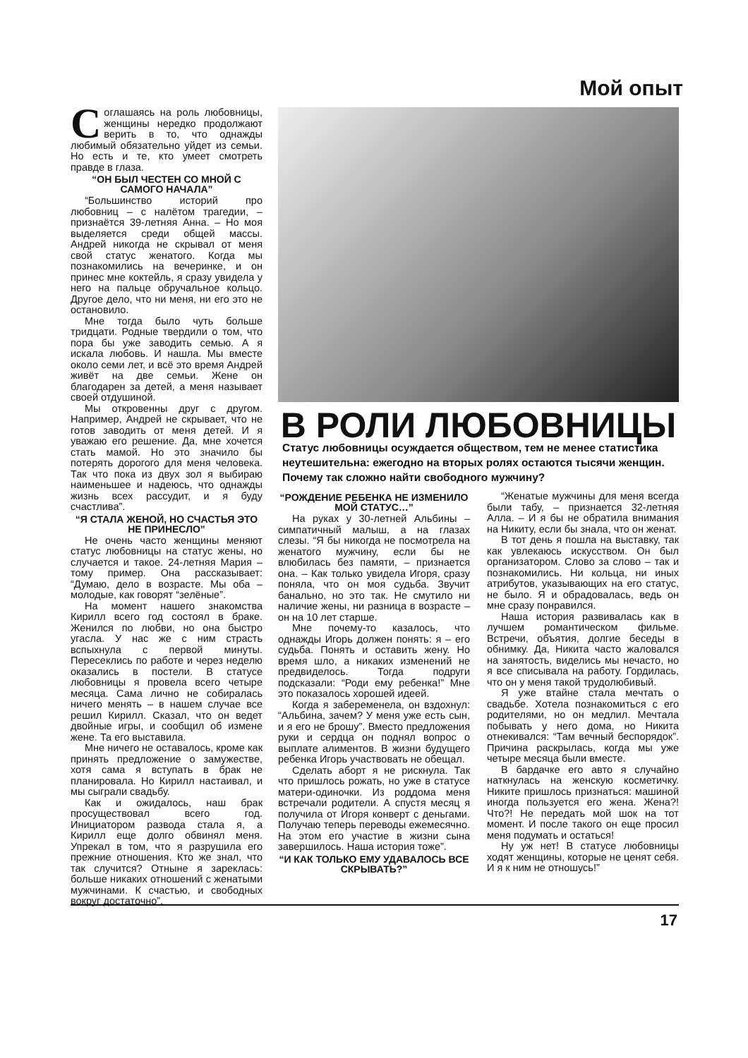Мой опыт
Соглашаясь на роль любовницы, женщины нередко продолжают верить в то, что однажды любимый обязательно уйдет из семьи. Но есть и те, кто умеет смотреть правде в глаза.
“ОН БЫЛ ЧЕСТЕН СО МНОЙ С САМОГО НАЧАЛА”
“Большинство историй про любовниц – с налётом трагедии, – признаётся 39-летняя Анна. – Но моя выделяется среди общей массы. Андрей никогда не скрывал от меня свой статус женатого. Когда мы познакомились на вечеринке, и он принес мне коктейль, я сразу увидела у него на пальце обручальное кольцо. Другое дело, что ни меня, ни его это не остановило.
Мне тогда было чуть больше тридцати. Родные твердили о том, что пора бы уже заводить семью. А я искала любовь. И нашла. Мы вместе около семи лет, и всё это время Андрей живёт на две семьи. Жене он благодарен за детей, а меня называет своей отдушиной.
Мы откровенны друг с другом. Например, Андрей не скрывает, что не готов заводить от меня детей. И я уважаю его решение. Да, мне хочется стать мамой. Но это значило бы потерять дорогого для меня человека. Так что пока из двух зол я выбираю наименьшее и надеюсь, что однажды жизнь всех рассудит, и я буду счастлива”.
“Я СТАЛА ЖЕНОЙ, НО СЧАСТЬЯ ЭТО НЕ ПРИНЕСЛО”
Не очень часто женщины меняют статус любовницы на статус жены, но случается и такое. 24-летняя Мария – тому пример. Она рассказывает: “Думаю, дело в возрасте. Мы оба – молодые, как говорят “зелёные”.
На момент нашего знакомства Кирилл всего год состоял в браке. Женился по любви, но она быстро угасла. У нас же с ним страсть вспыхнула с первой минуты. Пересеклись по работе и через неделю оказались в постели. В статусе любовницы я провела всего четыре месяца. Сама лично не собиралась ничего менять – в нашем случае все решил Кирилл. Сказал, что он ведет двойные игры, и сообщил об измене жене. Та его выставила.
Мне ничего не оставалось, кроме как принять предложение о замужестве, хотя сама я вступать в брак не планировала. Но Кирилл настаивал, и мы сыграли свадьбу.
Как и ожидалось, наш брак просуществовал всего год. Инициатором развода стала я, а Кирилл еще долго обвинял меня. Упрекал в том, что я разрушила его прежние отношения. Кто же знал, что так случится? Отныне я зареклась: больше никаких отношений с женатыми мужчинами. К счастью, и свободных вокруг достаточно”.
В РОЛИ ЛЮБОВНИЦЫ
Статус любовницы осуждается обществом, тем не менее статистика неутешительна: ежегодно на вторых ролях остаются тысячи женщин. Почему так сложно найти свободного мужчину?
“РОЖДЕНИЕ РЕБЕНКА НЕ ИЗМЕНИЛО МОЙ СТАТУС…”
На руках у 30-летней Альбины – симпатичный малыш, а на глазах слезы. “Я бы никогда не посмотрела на женатого мужчину, если бы не влюбилась без памяти, – признается она. – Как только увидела Игоря, сразу поняла, что он моя судьба. Звучит банально, но это так. Не смутило ни наличие жены, ни разница в возрасте – он на 10 лет старше.
Мне почему-то казалось, что однажды Игорь должен понять: я – его судьба. Понять и оставить жену. Но время шло, а никаких изменений не предвиделось. Тогда подруги подсказали: “Роди ему ребенка!” Мне это показалось хорошей идеей.
Когда я забеременела, он вздохнул: “Альбина, зачем? У меня уже есть сын, и я его не брошу”. Вместо предложения руки и сердца он поднял вопрос о выплате алиментов. В жизни будущего ребенка Игорь участвовать не обещал.
Сделать аборт я не рискнула. Так что пришлось рожать, но уже в статусе матери-одиночки. Из роддома меня встречали родители. А спустя месяц я получила от Игоря конверт с деньгами. Получаю теперь переводы ежемесячно. На этом его участие в жизни сына завершилось. Наша история тоже”.
“И КАК ТОЛЬКО ЕМУ УДАВАЛОСЬ ВСЕ СКРЫВАТЬ?”
“Женатые мужчины для меня всегда были табу, – признается 32-летняя Алла. – И я бы не обратила внимания на Никиту, если бы знала, что он женат.
В тот день я пошла на выставку, так как увлекаюсь искусством. Он был организатором. Слово за слово – так и познакомились. Ни кольца, ни иных атрибутов, указывающих на его статус, не было. Я и обрадовалась, ведь он мне сразу понравился.
Наша история развивалась как в лучшем романтическом фильме. Встречи, объятия, долгие беседы в обнимку. Да, Никита часто жаловался на занятость, виделись мы нечасто, но я все списывала на работу. Гордилась, что он у меня такой трудолюбивый.
Я уже втайне стала мечтать о свадьбе. Хотела познакомиться с его родителями, но он медлил. Мечтала побывать у него дома, но Никита отнекивался: “Там вечный беспорядок”. Причина раскрылась, когда мы уже четыре месяца были вместе.
В бардачке его авто я случайно наткнулась на женскую косметичку. Никите пришлось признаться: машиной иногда пользуется его жена. Жена?! Что?! Не передать мой шок на тот момент. И после такого он еще просил меня подумать и остаться!
Ну уж нет! В статусе любовницы ходят женщины, которые не ценят себя. И я к ним не отношусь!”
17